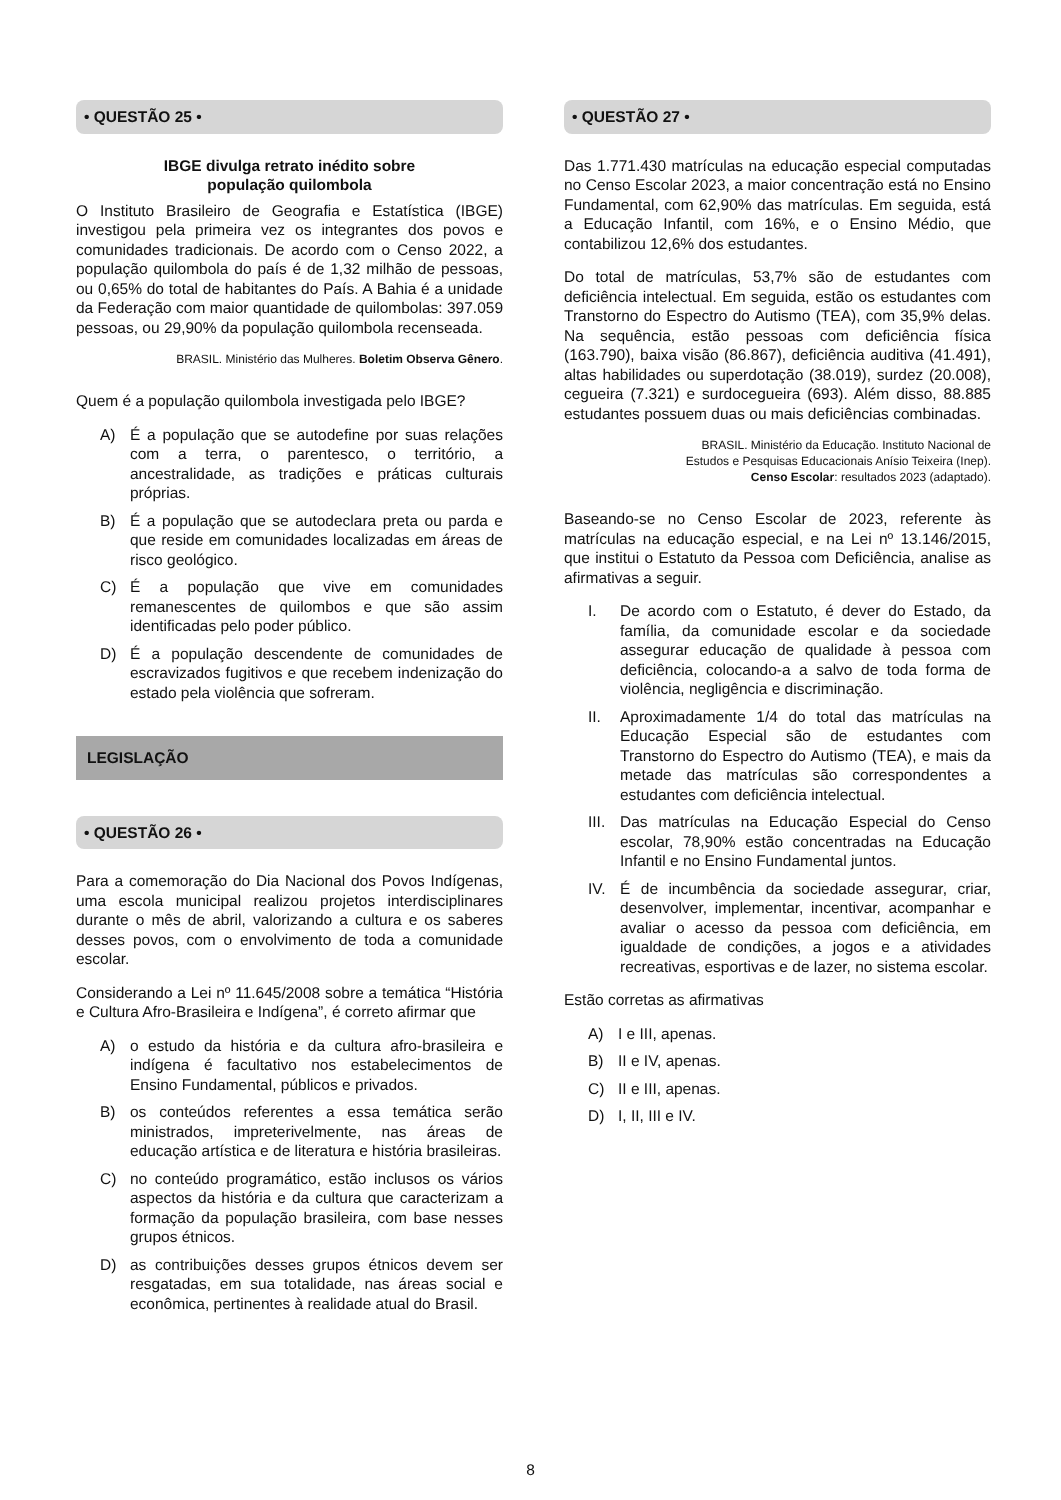• QUESTÃO 25 •
IBGE divulga retrato inédito sobre
população quilombola
O Instituto Brasileiro de Geografia e Estatística (IBGE) investigou pela primeira vez os integrantes dos povos e comunidades tradicionais. De acordo com o Censo 2022, a população quilombola do país é de 1,32 milhão de pessoas, ou 0,65% do total de habitantes do País. A Bahia é a unidade da Federação com maior quantidade de quilombolas: 397.059 pessoas, ou 29,90% da população quilombola recenseada.
BRASIL. Ministério das Mulheres. Boletim Observa Gênero.
Quem é a população quilombola investigada pelo IBGE?
A) É a população que se autodefine por suas relações com a terra, o parentesco, o território, a ancestralidade, as tradições e práticas culturais próprias.
B) É a população que se autodeclara preta ou parda e que reside em comunidades localizadas em áreas de risco geológico.
C) É a população que vive em comunidades remanescentes de quilombos e que são assim identificadas pelo poder público.
D) É a população descendente de comunidades de escravizados fugitivos e que recebem indenização do estado pela violência que sofreram.
LEGISLAÇÃO
• QUESTÃO 26 •
Para a comemoração do Dia Nacional dos Povos Indígenas, uma escola municipal realizou projetos interdisciplinares durante o mês de abril, valorizando a cultura e os saberes desses povos, com o envolvimento de toda a comunidade escolar.
Considerando a Lei nº 11.645/2008 sobre a temática “História e Cultura Afro-Brasileira e Indígena”, é correto afirmar que
A) o estudo da história e da cultura afro-brasileira e indígena é facultativo nos estabelecimentos de Ensino Fundamental, públicos e privados.
B) os conteúdos referentes a essa temática serão ministrados, impreterivelmente, nas áreas de educação artística e de literatura e história brasileiras.
C) no conteúdo programático, estão inclusos os vários aspectos da história e da cultura que caracterizam a formação da população brasileira, com base nesses grupos étnicos.
D) as contribuições desses grupos étnicos devem ser resgatadas, em sua totalidade, nas áreas social e econômica, pertinentes à realidade atual do Brasil.
• QUESTÃO 27 •
Das 1.771.430 matrículas na educação especial computadas no Censo Escolar 2023, a maior concentração está no Ensino Fundamental, com 62,90% das matrículas. Em seguida, está a Educação Infantil, com 16%, e o Ensino Médio, que contabilizou 12,6% dos estudantes.
Do total de matrículas, 53,7% são de estudantes com deficiência intelectual. Em seguida, estão os estudantes com Transtorno do Espectro do Autismo (TEA), com 35,9% delas. Na sequência, estão pessoas com deficiência física (163.790), baixa visão (86.867), deficiência auditiva (41.491), altas habilidades ou superdotação (38.019), surdez (20.008), cegueira (7.321) e surdocegueira (693). Além disso, 88.885 estudantes possuem duas ou mais deficiências combinadas.
BRASIL. Ministério da Educação. Instituto Nacional de
Estudos e Pesquisas Educacionais Anísio Teixeira (Inep).
Censo Escolar: resultados 2023 (adaptado).
Baseando-se no Censo Escolar de 2023, referente às matrículas na educação especial, e na Lei nº 13.146/2015, que institui o Estatuto da Pessoa com Deficiência, analise as afirmativas a seguir.
I. De acordo com o Estatuto, é dever do Estado, da família, da comunidade escolar e da sociedade assegurar educação de qualidade à pessoa com deficiência, colocando-a a salvo de toda forma de violência, negligência e discriminação.
II. Aproximadamente 1/4 do total das matrículas na Educação Especial são de estudantes com Transtorno do Espectro do Autismo (TEA), e mais da metade das matrículas são correspondentes a estudantes com deficiência intelectual.
III.
Das matrículas na Educação Especial do Censo escolar, 78,90% estão concentradas na Educação Infantil e no Ensino Fundamental juntos.
IV. É de incumbência da sociedade assegurar, criar, desenvolver, implementar, incentivar, acompanhar e avaliar o acesso da pessoa com deficiência, em igualdade de condições, a jogos e a atividades recreativas, esportivas e de lazer, no sistema escolar.
Estão corretas as afirmativas
A) I e III, apenas.
B) II e IV, apenas.
C) II e III, apenas.
D) I, II, III e IV.
8